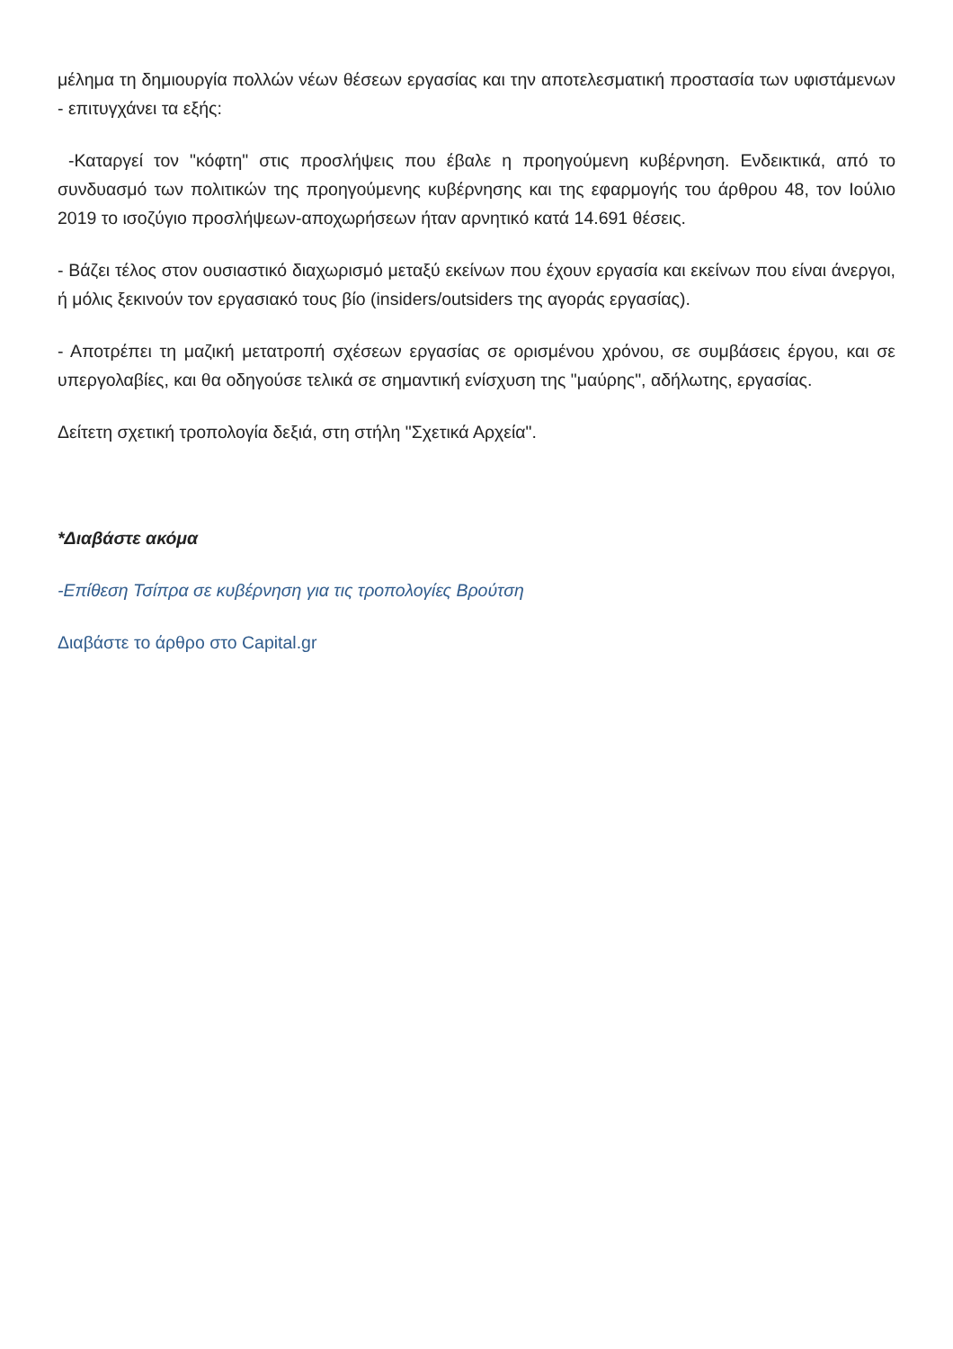μέλημα τη δημιουργία πολλών νέων θέσεων εργασίας και την αποτελεσματική προστασία των υφιστάμενων - επιτυγχάνει τα εξής:
-Καταργεί τον "κόφτη" στις προσλήψεις που έβαλε η προηγούμενη κυβέρνηση. Ενδεικτικά, από το συνδυασμό των πολιτικών της προηγούμενης κυβέρνησης και της εφαρμογής του άρθρου 48, τον Ιούλιο 2019 το ισοζύγιο προσλήψεων-αποχωρήσεων ήταν αρνητικό κατά 14.691 θέσεις.
- Βάζει τέλος στον ουσιαστικό διαχωρισμό μεταξύ εκείνων που έχουν εργασία και εκείνων που είναι άνεργοι, ή μόλις ξεκινούν τον εργασιακό τους βίο (insiders/outsiders της αγοράς εργασίας).
- Αποτρέπει τη μαζική μετατροπή σχέσεων εργασίας σε ορισμένου χρόνου, σε συμβάσεις έργου, και σε υπεργολαβίες, και θα οδηγούσε τελικά σε σημαντική ενίσχυση της "μαύρης", αδήλωτης, εργασίας.
Δείτετη σχετική τροπολογία δεξιά, στη στήλη "Σχετικά Αρχεία".
*Διαβάστε ακόμα
-Επίθεση Τσίπρα σε κυβέρνηση για τις τροπολογίες Βρούτση
Διαβάστε το άρθρο στο Capital.gr